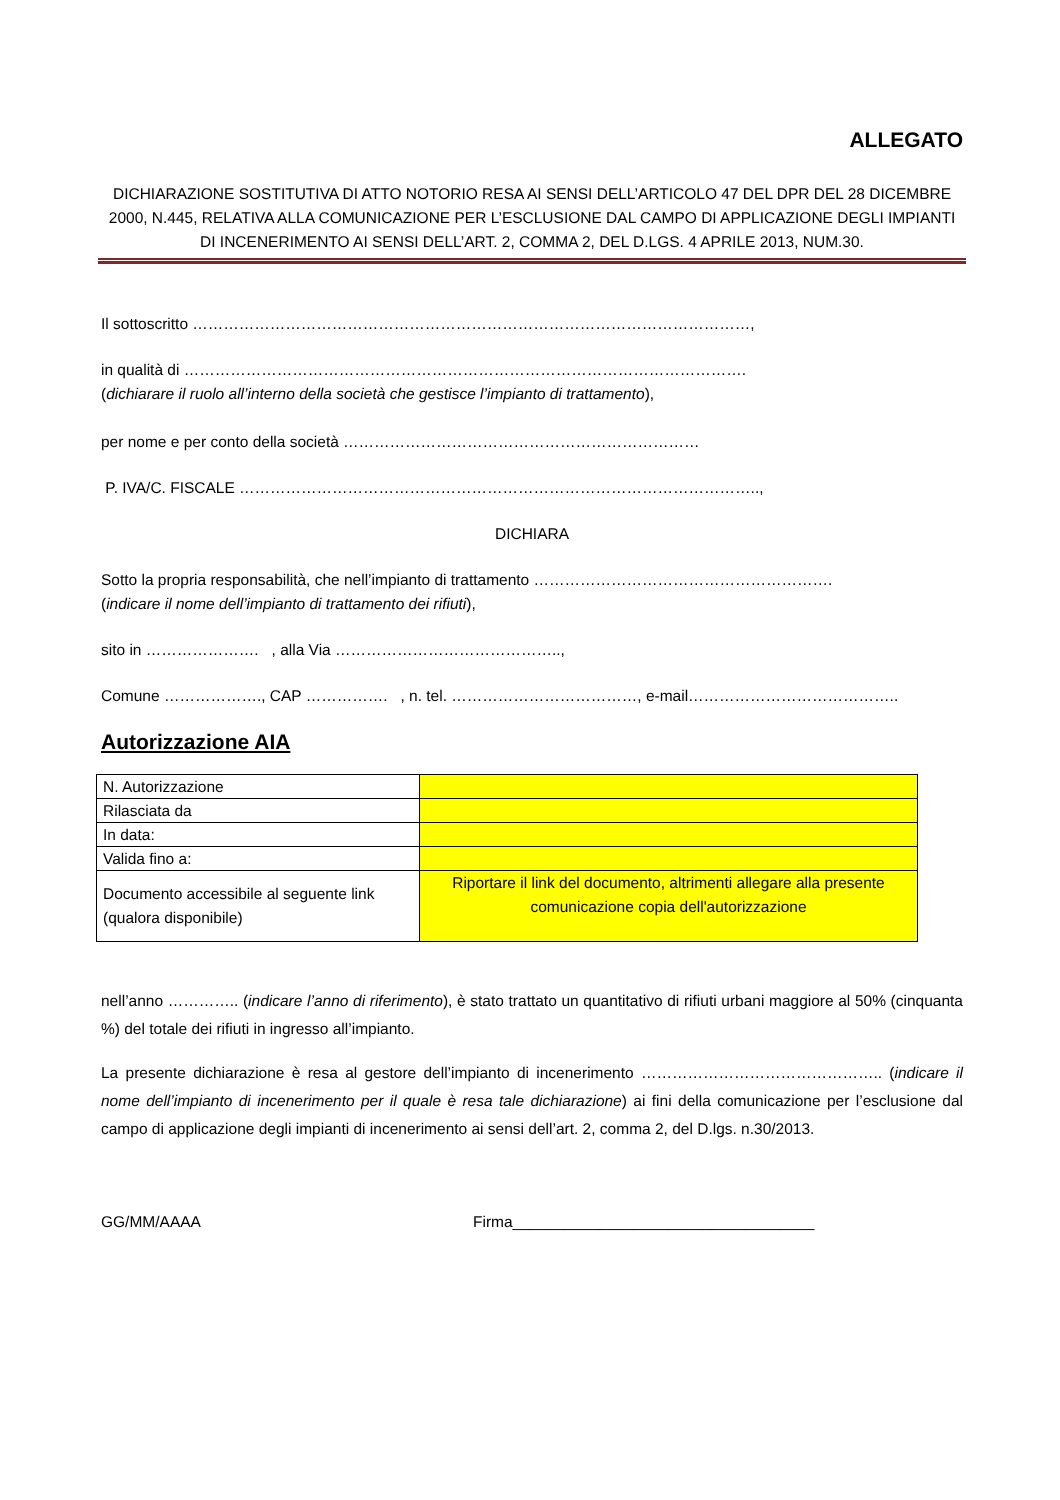ALLEGATO
DICHIARAZIONE SOSTITUTIVA DI ATTO NOTORIO RESA AI SENSI DELL’ARTICOLO 47 DEL DPR DEL 28 DICEMBRE 2000, N.445, RELATIVA ALLA COMUNICAZIONE PER L’ESCLUSIONE DAL CAMPO DI APPLICAZIONE DEGLI IMPIANTI DI INCENERIMENTO AI SENSI DELL’ART. 2, COMMA 2, DEL D.LGS. 4 APRILE 2013, NUM.30.
Il sottoscritto ………………………………………………………………………………………………,
in qualità di ……………………………………………………………………………………………….
(dichiarare il ruolo all’interno della società che gestisce l’impianto di trattamento),
per nome e per conto della società ……………………………………………………………
P. IVA/C. FISCALE ………………………………………………………………………………………..,
DICHIARA
Sotto la propria responsabilità, che nell’impianto di trattamento ………………………………………………….
(indicare il nome dell’impianto di trattamento dei rifiuti),
sito in …………………. , alla Via ……………………………………..,
Comune ………………., CAP ……………. , n. tel. ………………………………, e-mail…………………………………..
Autorizzazione AIA
| N. Autorizzazione | |
| Rilasciata da | |
| In data: | |
| Valida fino a: | |
| Documento accessibile al seguente link (qualora disponibile) | Riportare il link del documento, altrimenti allegare alla presente comunicazione copia dell'autorizzazione |
nell’anno ………….. (indicare l’anno di riferimento), è stato trattato un quantitativo di rifiuti urbani maggiore al 50% (cinquanta %) del totale dei rifiuti in ingresso all’impianto.
La presente dichiarazione è resa al gestore dell’impianto di incenerimento ……………………………………….. (indicare il nome dell’impianto di incenerimento per il quale è resa tale dichiarazione) ai fini della comunicazione per l’esclusione dal campo di applicazione degli impianti di incenerimento ai sensi dell’art. 2, comma 2, del D.lgs. n.30/2013.
GG/MM/AAAA Firma___________________________________